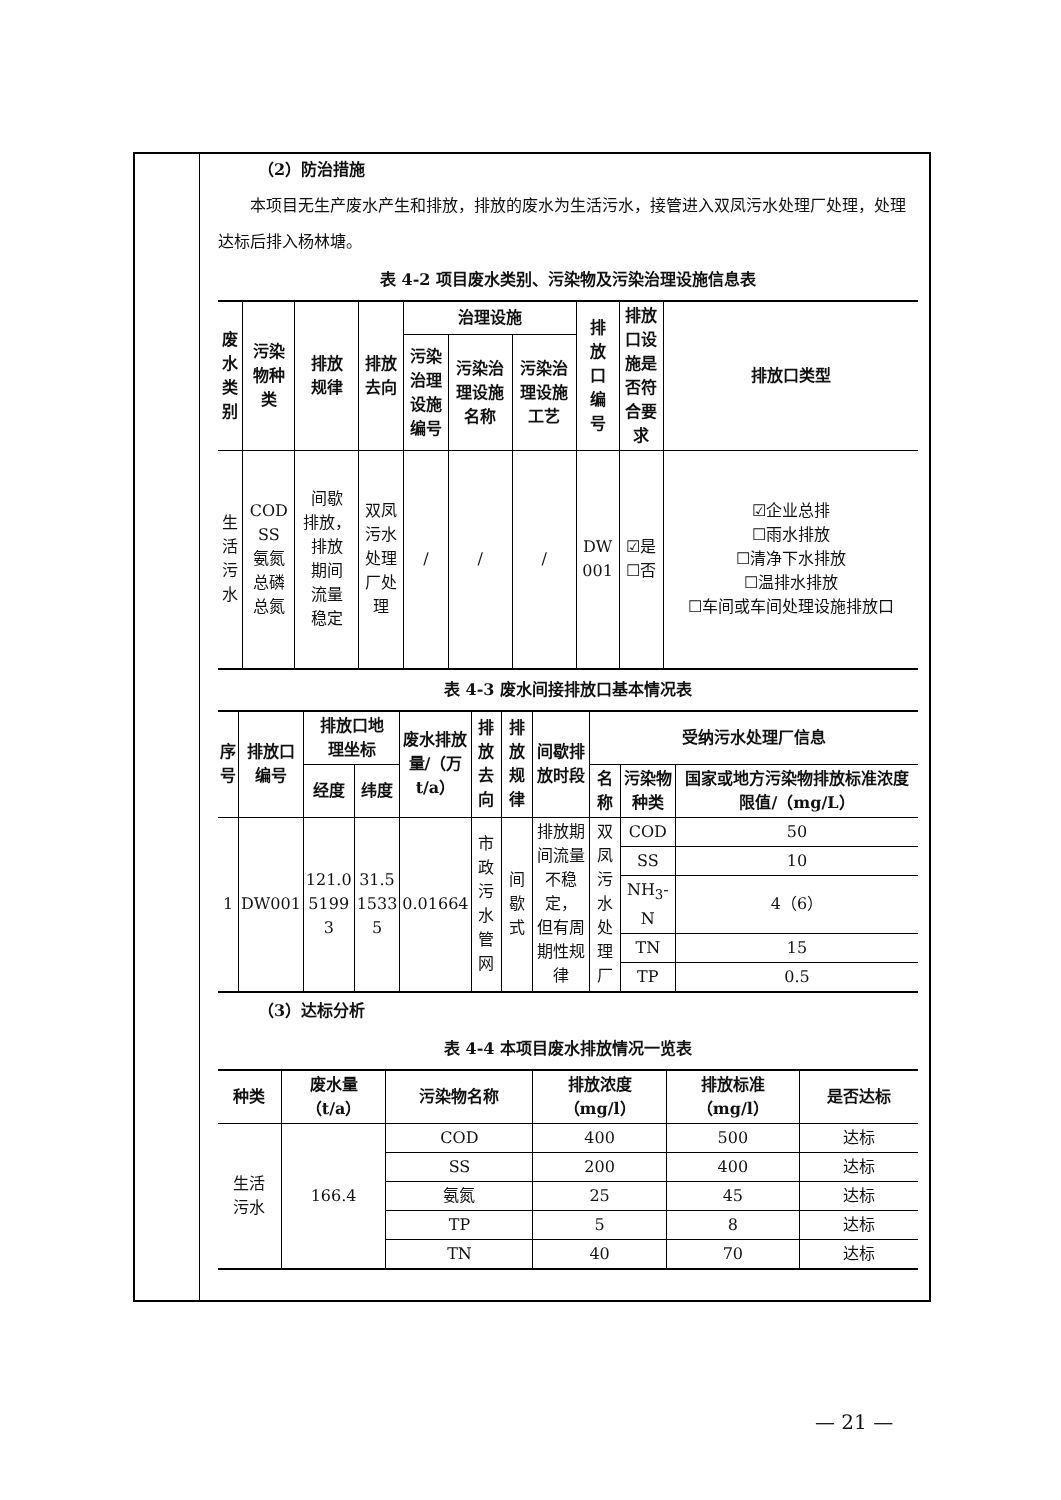（2）防治措施
本项目无生产废水产生和排放，排放的废水为生活污水，接管进入双凤污水处理厂处理，处理达标后排入杨林塘。
表 4-2 项目废水类别、污染物及污染治理设施信息表
| 废 水 类 别 | 污染 物种 类 | 排放 规律 | 排放 去向 | 治理设施 | | | 排 放 口 编 号 | 排放 口设 施是 否符 合要 求 | 排放口类型 |
| --- | --- | --- | --- | --- | --- | --- | --- | --- | --- |
| | | | | 污染 治理 设施 编号 | 污染治 理设施 名称 | 污染治 理设施 工艺 | | | |
| 生 活 污 水 | COD SS 氨氮 总磷 总氮 | 间歇 排放， 排放 期间 流量 稳定 | 双凤 污水 处理 厂处 理 | / | / | / | DW 001 | ☑是 ☐否 | ☑企业总排 ☐雨水排放 ☐清净下水排放 ☐温排水排放 ☐车间或车间处理设施排放口 |
表 4-3 废水间接排放口基本情况表
| 序 号 | 排放口 编号 | 排放口地 理坐标 | | 废水排放 量/（万 t/a） | 排放 去向 | 排放 规律 | 间歇排 放时段 | 受纳污水处理厂信息 | | |
| --- | --- | --- | --- | --- | --- | --- | --- | --- | --- | --- |
| | | 经度 | 纬度 | | | | | 名称 | 污染物 种类 | 国家或地方污染物排放标准浓度限值/（mg/L） |
| 1 | DW001 | 121.0 5199 3 | 31.5 1533 5 | 0.01664 | 市政 污水 管网 | 间歇 式 | 排放期 间流量 不稳定， 但有周 期性规 律 | 双凤 污水 处理 厂 | COD | 50 |
| | | | | | | | | | SS | 10 |
| | | | | | | | | | NH<sub>3</sub>-N | 4（6） |
| | | | | | | | | | TN | 15 |
| | | | | | | | | | TP | 0.5 |
（3）达标分析
表 4-4 本项目废水排放情况一览表
| 种类 | 废水量 （t/a） | 污染物名称 | 排放浓度 （mg/l） | 排放标准 （mg/l） | 是否达标 |
| --- | --- | --- | --- | --- | --- |
| 生活 污水 | 166.4 | COD | 400 | 500 | 达标 |
| | | SS | 200 | 400 | 达标 |
| | | 氨氮 | 25 | 45 | 达标 |
| | | TP | 5 | 8 | 达标 |
| | | TN | 40 | 70 | 达标 |
— 21 —